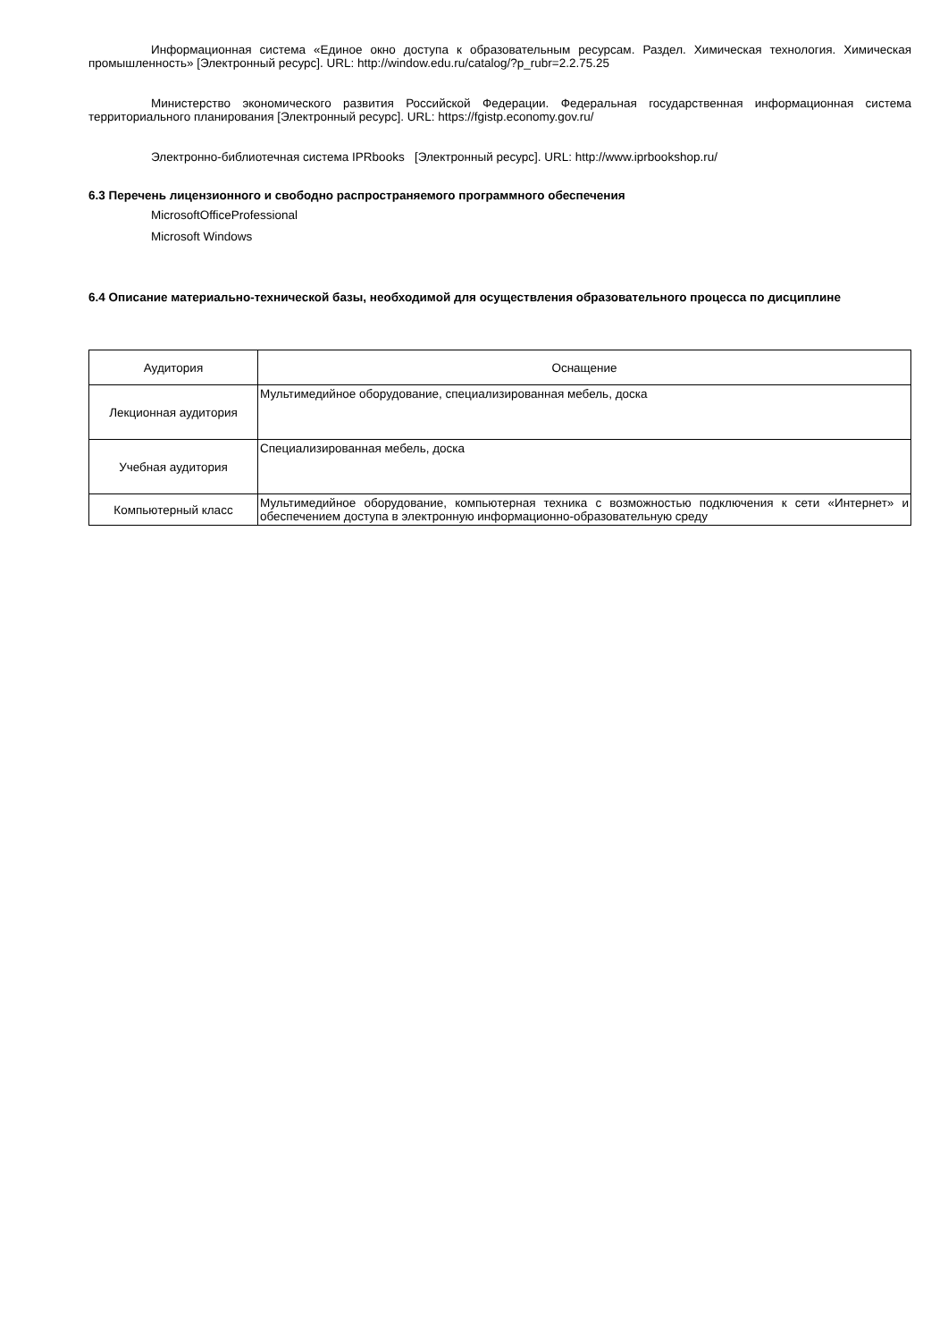Информационная система «Единое окно доступа к образовательным ресурсам. Раздел. Химическая технология. Химическая промышленность» [Электронный ресурс]. URL: http://window.edu.ru/catalog/?p_rubr=2.2.75.25
Министерство экономического развития Российской Федерации. Федеральная государственная информационная система территориального планирования [Электронный ресурс]. URL: https://fgistp.economy.gov.ru/
Электронно-библиотечная система IPRbooks [Электронный ресурс]. URL: http://www.iprbookshop.ru/
6.3 Перечень лицензионного и свободно распространяемого программного обеспечения
MicrosoftOfficeProfessional
Microsoft Windows
6.4 Описание материально-технической базы, необходимой для осуществления образовательного процесса по дисциплине
| Аудитория | Оснащение |
| --- | --- |
| Лекционная аудитория | Мультимедийное оборудование, специализированная мебель, доска |
| Учебная аудитория | Специализированная мебель, доска |
| Компьютерный класс | Мультимедийное оборудование, компьютерная техника с возможностью подключения к сети «Интернет» и обеспечением доступа в электронную информационно-образовательную среду |